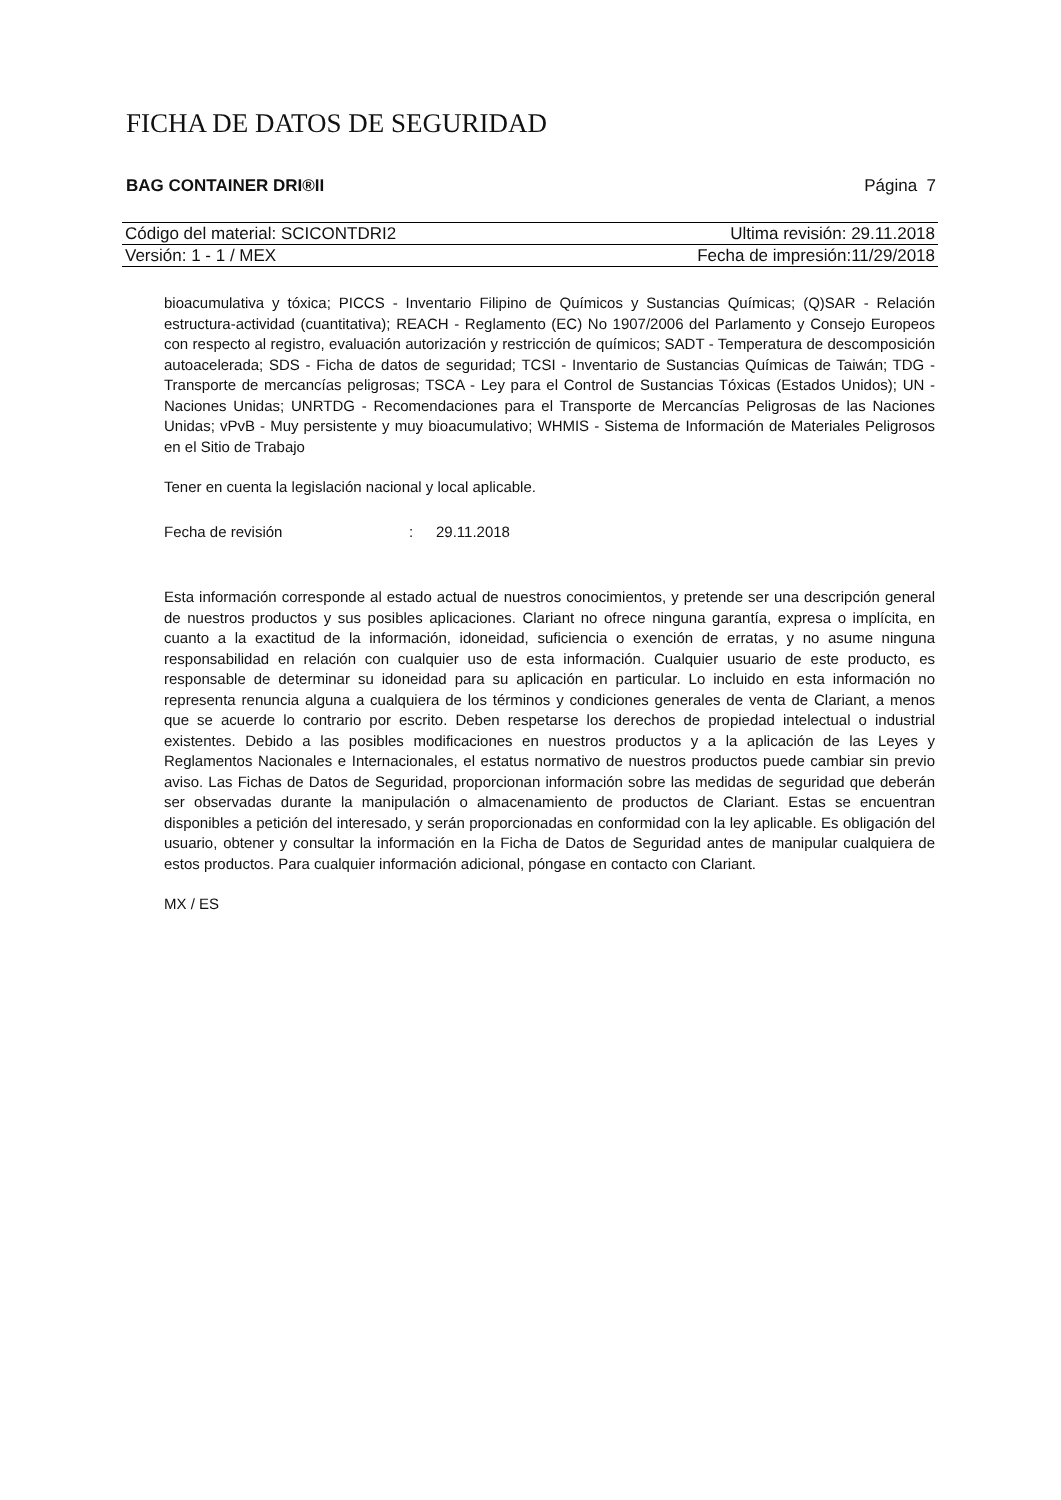FICHA DE DATOS DE SEGURIDAD
BAG CONTAINER DRI®II Página 7
Código del material: SCICONTDRI2 Ultima revisión: 29.11.2018
Versión: 1 - 1 / MEX Fecha de impresión:11/29/2018
bioacumulativa y tóxica; PICCS - Inventario Filipino de Químicos y Sustancias Químicas; (Q)SAR - Relación estructura-actividad (cuantitativa); REACH - Reglamento (EC) No 1907/2006 del Parlamento y Consejo Europeos con respecto al registro, evaluación autorización y restricción de químicos; SADT - Temperatura de descomposición autoacelerada; SDS - Ficha de datos de seguridad; TCSI - Inventario de Sustancias Químicas de Taiwán; TDG - Transporte de mercancías peligrosas; TSCA - Ley para el Control de Sustancias Tóxicas (Estados Unidos); UN - Naciones Unidas; UNRTDG - Recomendaciones para el Transporte de Mercancías Peligrosas de las Naciones Unidas; vPvB - Muy persistente y muy bioacumulativo; WHMIS - Sistema de Información de Materiales Peligrosos en el Sitio de Trabajo
Tener en cuenta la legislación nacional y local aplicable.
Fecha de revisión: 29.11.2018
Esta información corresponde al estado actual de nuestros conocimientos, y pretende ser una descripción general de nuestros productos y sus posibles aplicaciones. Clariant no ofrece ninguna garantía, expresa o implícita, en cuanto a la exactitud de la información, idoneidad, suficiencia o exención de erratas, y no asume ninguna responsabilidad en relación con cualquier uso de esta información. Cualquier usuario de este producto, es responsable de determinar su idoneidad para su aplicación en particular. Lo incluido en esta información no representa renuncia alguna a cualquiera de los términos y condiciones generales de venta de Clariant, a menos que se acuerde lo contrario por escrito. Deben respetarse los derechos de propiedad intelectual o industrial existentes. Debido a las posibles modificaciones en nuestros productos y a la aplicación de las Leyes y Reglamentos Nacionales e Internacionales, el estatus normativo de nuestros productos puede cambiar sin previo aviso. Las Fichas de Datos de Seguridad, proporcionan información sobre las medidas de seguridad que deberán ser observadas durante la manipulación o almacenamiento de productos de Clariant. Estas se encuentran disponibles a petición del interesado, y serán proporcionadas en conformidad con la ley aplicable. Es obligación del usuario, obtener y consultar la información en la Ficha de Datos de Seguridad antes de manipular cualquiera de estos productos. Para cualquier información adicional, póngase en contacto con Clariant.
MX / ES